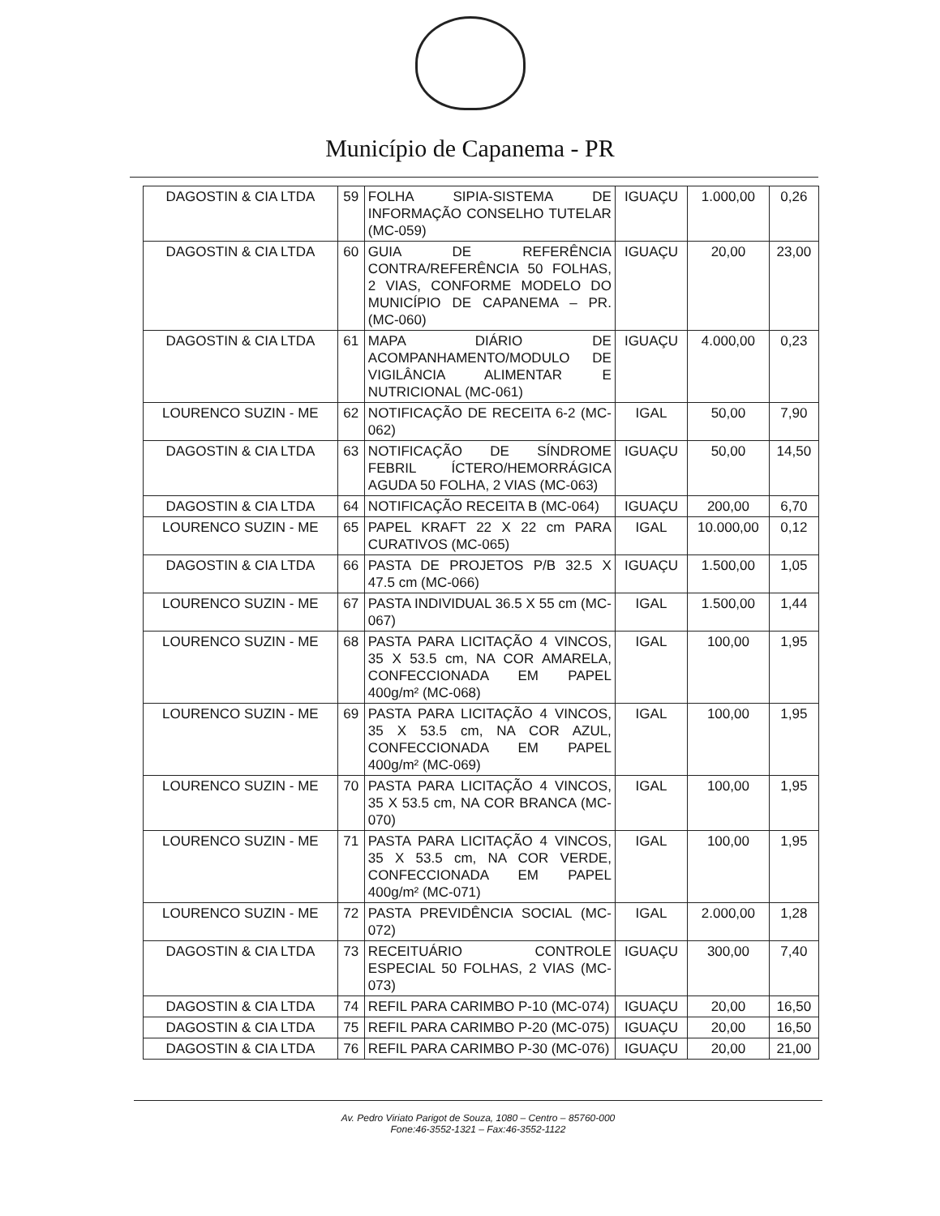Município de Capanema - PR
| DAGOSTIN & CIA LTDA | 59 | FOLHA SIPIA-SISTEMA DE INFORMAÇÃO CONSELHO TUTELAR (MC-059) | IGUAÇU | 1.000,00 | 0,26 |
| DAGOSTIN & CIA LTDA | 60 | GUIA DE REFERÊNCIA CONTRA/REFERÊNCIA 50 FOLHAS, 2 VIAS, CONFORME MODELO DO MUNICÍPIO DE CAPANEMA – PR. (MC-060) | IGUAÇU | 20,00 | 23,00 |
| DAGOSTIN & CIA LTDA | 61 | MAPA DIÁRIO DE ACOMPANHAMENTO/MODULO DE VIGILÂNCIA ALIMENTAR E NUTRICIONAL (MC-061) | IGUAÇU | 4.000,00 | 0,23 |
| LOURENCO SUZIN - ME | 62 | NOTIFICAÇÃO DE RECEITA 6-2 (MC-062) | IGAL | 50,00 | 7,90 |
| DAGOSTIN & CIA LTDA | 63 | NOTIFICAÇÃO DE SÍNDROME FEBRIL ÍCTERO/HEMORRÁGICA AGUDA 50 FOLHA, 2 VIAS (MC-063) | IGUAÇU | 50,00 | 14,50 |
| DAGOSTIN & CIA LTDA | 64 | NOTIFICAÇÃO RECEITA B (MC-064) | IGUAÇU | 200,00 | 6,70 |
| LOURENCO SUZIN - ME | 65 | PAPEL KRAFT 22 X 22 cm PARA CURATIVOS (MC-065) | IGAL | 10.000,00 | 0,12 |
| DAGOSTIN & CIA LTDA | 66 | PASTA DE PROJETOS P/B 32.5 X 47.5 cm (MC-066) | IGUAÇU | 1.500,00 | 1,05 |
| LOURENCO SUZIN - ME | 67 | PASTA INDIVIDUAL 36.5 X 55 cm (MC-067) | IGAL | 1.500,00 | 1,44 |
| LOURENCO SUZIN - ME | 68 | PASTA PARA LICITAÇÃO 4 VINCOS, 35 X 53.5 cm, NA COR AMARELA, CONFECCIONADA EM PAPEL 400g/m² (MC-068) | IGAL | 100,00 | 1,95 |
| LOURENCO SUZIN - ME | 69 | PASTA PARA LICITAÇÃO 4 VINCOS, 35 X 53.5 cm, NA COR AZUL, CONFECCIONADA EM PAPEL 400g/m² (MC-069) | IGAL | 100,00 | 1,95 |
| LOURENCO SUZIN - ME | 70 | PASTA PARA LICITAÇÃO 4 VINCOS, 35 X 53.5 cm, NA COR BRANCA (MC-070) | IGAL | 100,00 | 1,95 |
| LOURENCO SUZIN - ME | 71 | PASTA PARA LICITAÇÃO 4 VINCOS, 35 X 53.5 cm, NA COR VERDE, CONFECCIONADA EM PAPEL 400g/m² (MC-071) | IGAL | 100,00 | 1,95 |
| LOURENCO SUZIN - ME | 72 | PASTA PREVIDÊNCIA SOCIAL (MC-072) | IGAL | 2.000,00 | 1,28 |
| DAGOSTIN & CIA LTDA | 73 | RECEITUÁRIO CONTROLE ESPECIAL 50 FOLHAS, 2 VIAS (MC-073) | IGUAÇU | 300,00 | 7,40 |
| DAGOSTIN & CIA LTDA | 74 | REFIL PARA CARIMBO P-10 (MC-074) | IGUAÇU | 20,00 | 16,50 |
| DAGOSTIN & CIA LTDA | 75 | REFIL PARA CARIMBO P-20 (MC-075) | IGUAÇU | 20,00 | 16,50 |
| DAGOSTIN & CIA LTDA | 76 | REFIL PARA CARIMBO P-30 (MC-076) | IGUAÇU | 20,00 | 21,00 |
Av. Pedro Viriato Parigot de Souza, 1080 – Centro – 85760-000
Fone:46-3552-1321 – Fax:46-3552-1122